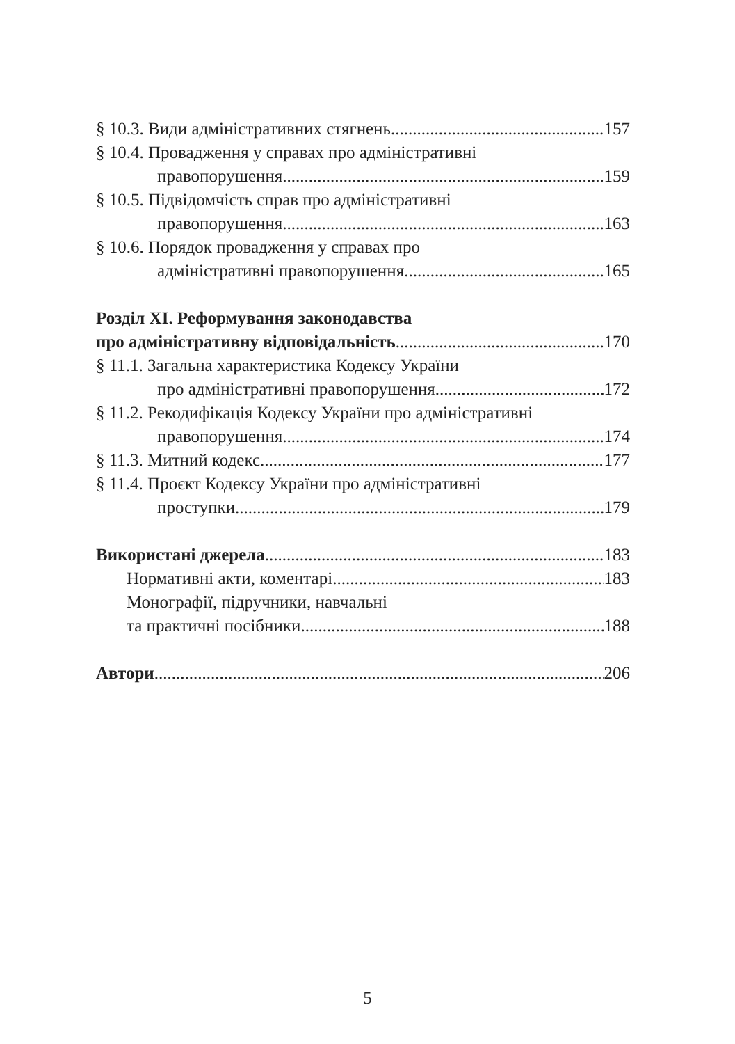§ 10.3. Види адміністративних стягнень 157
§ 10.4. Провадження у справах про адміністративні
правопорушення 159
§ 10.5. Підвідомчість справ про адміністративні
правопорушення 163
§ 10.6. Порядок провадження у справах про
адміністративні правопорушення 165
Розділ XI. Реформування законодавства
про адміністративну відповідальність 170
§ 11.1. Загальна характеристика Кодексу України
про адміністративні правопорушення 172
§ 11.2. Рекодифікація Кодексу України про адміністративні
правопорушення 174
§ 11.3. Митний кодекс 177
§ 11.4. Проєкт Кодексу України про адміністративні
проступки 179
Використані джерела 183
Нормативні акти, коментарі 183
Монографії, підручники, навчальні
та практичні посібники 188
Автори 206
5